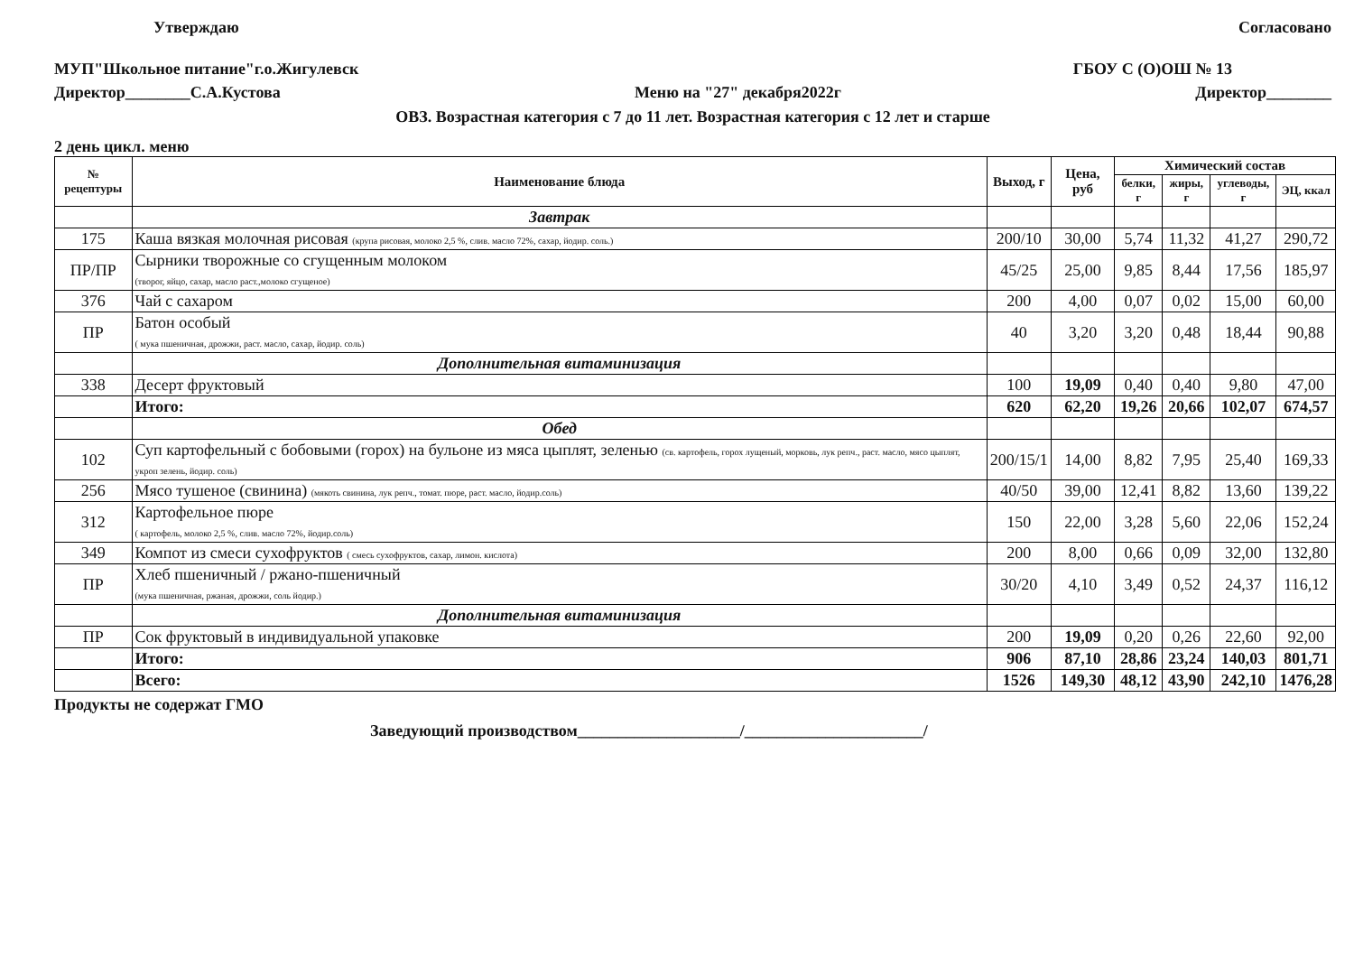Утверждаю Согласовано
МУП"Школьное питание"г.о.Жигулевск
ГБОУ С (О)ОШ № 13
Директор________С.А.Кустова Меню на "27" декабря2022г Директор________
ОВЗ. Возрастная категория с 7 до 11 лет. Возрастная категория с 12 лет и старше
2 день цикл. меню
| № рецептуры | Наименование блюда | Выход, г | Цена, руб | Химический состав | | | |
| --- | --- | --- | --- | --- | --- | --- | --- |
| | | | | белки, г | жиры, г | углеводы, г | ЭЦ, ккал |
| | Завтрак | | | | | | |
| 175 | Каша вязкая молочная рисовая (крупа рисовая, молоко 2,5 %, слив. масло 72%, сахар, йодир. соль.) | 200/10 | 30,00 | 5,74 | 11,32 | 41,27 | 290,72 |
| ПР/ПР | Сырники творожные со сгущенным молоком (творог, яйцо, сахар, масло раст.,молоко сгущеное) | 45/25 | 25,00 | 9,85 | 8,44 | 17,56 | 185,97 |
| 376 | Чай с сахаром | 200 | 4,00 | 0,07 | 0,02 | 15,00 | 60,00 |
| ПР | Батон особый ( мука пшеничная, дрожжи, раст. масло, сахар, йодир. соль) | 40 | 3,20 | 3,20 | 0,48 | 18,44 | 90,88 |
| | Дополнительная витаминизация | | | | | | |
| 338 | Десерт фруктовый | 100 | 19,09 | 0,40 | 0,40 | 9,80 | 47,00 |
| | Итого: | 620 | 62,20 | 19,26 | 20,66 | 102,07 | 674,57 |
| | Обед | | | | | | |
| 102 | Суп картофельный с бобовыми (горох) на бульоне из мяса цыплят, зеленью (св. картофель, горох лущеный, морковь, лук репч., раст. масло, мясо цыплят, укроп зелень, йодир. соль) | 200/15/1 | 14,00 | 8,82 | 7,95 | 25,40 | 169,33 |
| 256 | Мясо тушеное (свинина) (мякоть свинина, лук репч., томат. пюре, раст. масло, йодир.соль) | 40/50 | 39,00 | 12,41 | 8,82 | 13,60 | 139,22 |
| 312 | Картофельное пюре ( картофель, молоко 2,5 %, слив. масло 72%, йодир.соль) | 150 | 22,00 | 3,28 | 5,60 | 22,06 | 152,24 |
| 349 | Компот из смеси сухофруктов ( смесь сухофруктов, сахар, лимон. кислота) | 200 | 8,00 | 0,66 | 0,09 | 32,00 | 132,80 |
| ПР | Хлеб пшеничный / ржано-пшеничный (мука пшеничная, ржаная, дрожжи, соль йодир.) | 30/20 | 4,10 | 3,49 | 0,52 | 24,37 | 116,12 |
| | Дополнительная витаминизация | | | | | | |
| ПР | Сок фруктовый в индивидуальной упаковке | 200 | 19,09 | 0,20 | 0,26 | 22,60 | 92,00 |
| | Итого: | 906 | 87,10 | 28,86 | 23,24 | 140,03 | 801,71 |
| | Всего: | 1526 | 149,30 | 48,12 | 43,90 | 242,10 | 1476,28 |
Продукты не содержат ГМО
Заведующий производством____________________/______________________/